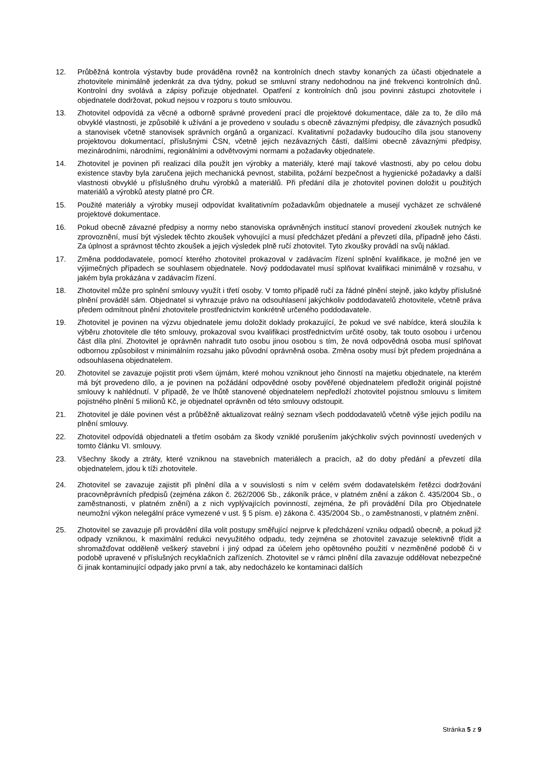12. Průběžná kontrola výstavby bude prováděna rovněž na kontrolních dnech stavby konaných za účasti objednatele a zhotovitele minimálně jedenkrát za dva týdny, pokud se smluvní strany nedohodnou na jiné frekvenci kontrolních dnů. Kontrolní dny svolává a zápisy pořizuje objednatel. Opatření z kontrolních dnů jsou povinni zástupci zhotovitele i objednatele dodržovat, pokud nejsou v rozporu s touto smlouvou.
13. Zhotovitel odpovídá za věcné a odborně správné provedení prací dle projektové dokumentace, dále za to, že dílo má obvyklé vlastnosti, je způsobilé k užívání a je provedeno v souladu s obecně závaznými předpisy, dle závazných posudků a stanovisek včetně stanovisek správních orgánů a organizací. Kvalitativní požadavky budoucího díla jsou stanoveny projektovou dokumentací, příslušnými ČSN, včetně jejich nezávazných částí, dalšími obecně závaznými předpisy, mezinárodními, národními, regionálními a odvětvovými normami a požadavky objednatele.
14. Zhotovitel je povinen při realizaci díla použít jen výrobky a materiály, které mají takové vlastnosti, aby po celou dobu existence stavby byla zaručena jejich mechanická pevnost, stabilita, požární bezpečnost a hygienické požadavky a další vlastnosti obvyklé u příslušného druhu výrobků a materiálů. Při předání díla je zhotovitel povinen doložit u použitých materiálů a výrobků atesty platné pro ČR.
15. Použité materiály a výrobky musejí odpovídat kvalitativním požadavkům objednatele a musejí vycházet ze schválené projektové dokumentace.
16. Pokud obecně závazné předpisy a normy nebo stanoviska oprávněných institucí stanoví provedení zkoušek nutných ke zprovoznění, musí být výsledek těchto zkoušek vyhovující a musí předcházet předání a převzetí díla, případně jeho části. Za úplnost a správnost těchto zkoušek a jejich výsledek plně ručí zhotovitel. Tyto zkoušky provádí na svůj náklad.
17. Změna poddodavatele, pomocí kterého zhotovitel prokazoval v zadávacím řízení splnění kvalifikace, je možné jen ve výjimečných případech se souhlasem objednatele. Nový poddodavatel musí splňovat kvalifikaci minimálně v rozsahu, v jakém byla prokázána v zadávacím řízení.
18. Zhotovitel může pro splnění smlouvy využít i třetí osoby. V tomto případě ručí za řádné plnění stejně, jako kdyby příslušné plnění prováděl sám. Objednatel si vyhrazuje právo na odsouhlasení jakýchkoliv poddodavatelů zhotovitele, včetně práva předem odmítnout plnění zhotovitele prostřednictvím konkrétně určeného poddodavatele.
19. Zhotovitel je povinen na výzvu objednatele jemu doložit doklady prokazující, že pokud ve své nabídce, která sloužila k výběru zhotovitele dle této smlouvy, prokazoval svou kvalifikaci prostřednictvím určité osoby, tak touto osobou i určenou část díla plní. Zhotovitel je oprávněn nahradit tuto osobu jinou osobou s tím, že nová odpovědná osoba musí splňovat odbornou způsobilost v minimálním rozsahu jako původní oprávněná osoba. Změna osoby musí být předem projednána a odsouhlasena objednatelem.
20. Zhotovitel se zavazuje pojistit proti všem újmám, které mohou vzniknout jeho činností na majetku objednatele, na kterém má být provedeno dílo, a je povinen na požádání odpovědné osoby pověřené objednatelem předložit originál pojistné smlouvy k nahlédnutí. V případě, že ve lhůtě stanovené objednatelem nepředloží zhotovitel pojistnou smlouvu s limitem pojistného plnění 5 milionů Kč, je objednatel oprávněn od této smlouvy odstoupit.
21. Zhotovitel je dále povinen vést a průběžně aktualizovat reálný seznam všech poddodavatelů včetně výše jejich podílu na plnění smlouvy.
22. Zhotovitel odpovídá objednateli a třetím osobám za škody vzniklé porušením jakýchkoliv svých povinností uvedených v tomto článku VI. smlouvy.
23. Všechny škody a ztráty, které vzniknou na stavebních materiálech a pracích, až do doby předání a převzetí díla objednatelem, jdou k tíži zhotovitele.
24. Zhotovitel se zavazuje zajistit při plnění díla a v souvislosti s ním v celém svém dodavatelském řetězci dodržování pracovněprávních předpisů (zejména zákon č. 262/2006 Sb., zákoník práce, v platném znění a zákon č. 435/2004 Sb., o zaměstnanosti, v platném znění) a z nich vyplývajících povinností, zejména, že při provádění Díla pro Objednatele neumožní výkon nelegální práce vymezené v ust. § 5 písm. e) zákona č. 435/2004 Sb., o zaměstnanosti, v platném znění.
25. Zhotovitel se zavazuje při provádění díla volit postupy směřující nejprve k předcházení vzniku odpadů obecně, a pokud již odpady vzniknou, k maximální redukci nevyužitého odpadu, tedy zejména se zhotovitel zavazuje selektivně třídit a shromažďovat odděleně veškerý stavební i jiný odpad za účelem jeho opětovného použití v nezměněné podobě či v podobě upravené v příslušných recyklačních zařízeních. Zhotovitel se v rámci plnění díla zavazuje oddělovat nebezpečné či jinak kontaminující odpady jako první a tak, aby nedocházelo ke kontaminaci dalších
Stránka 5 z 9